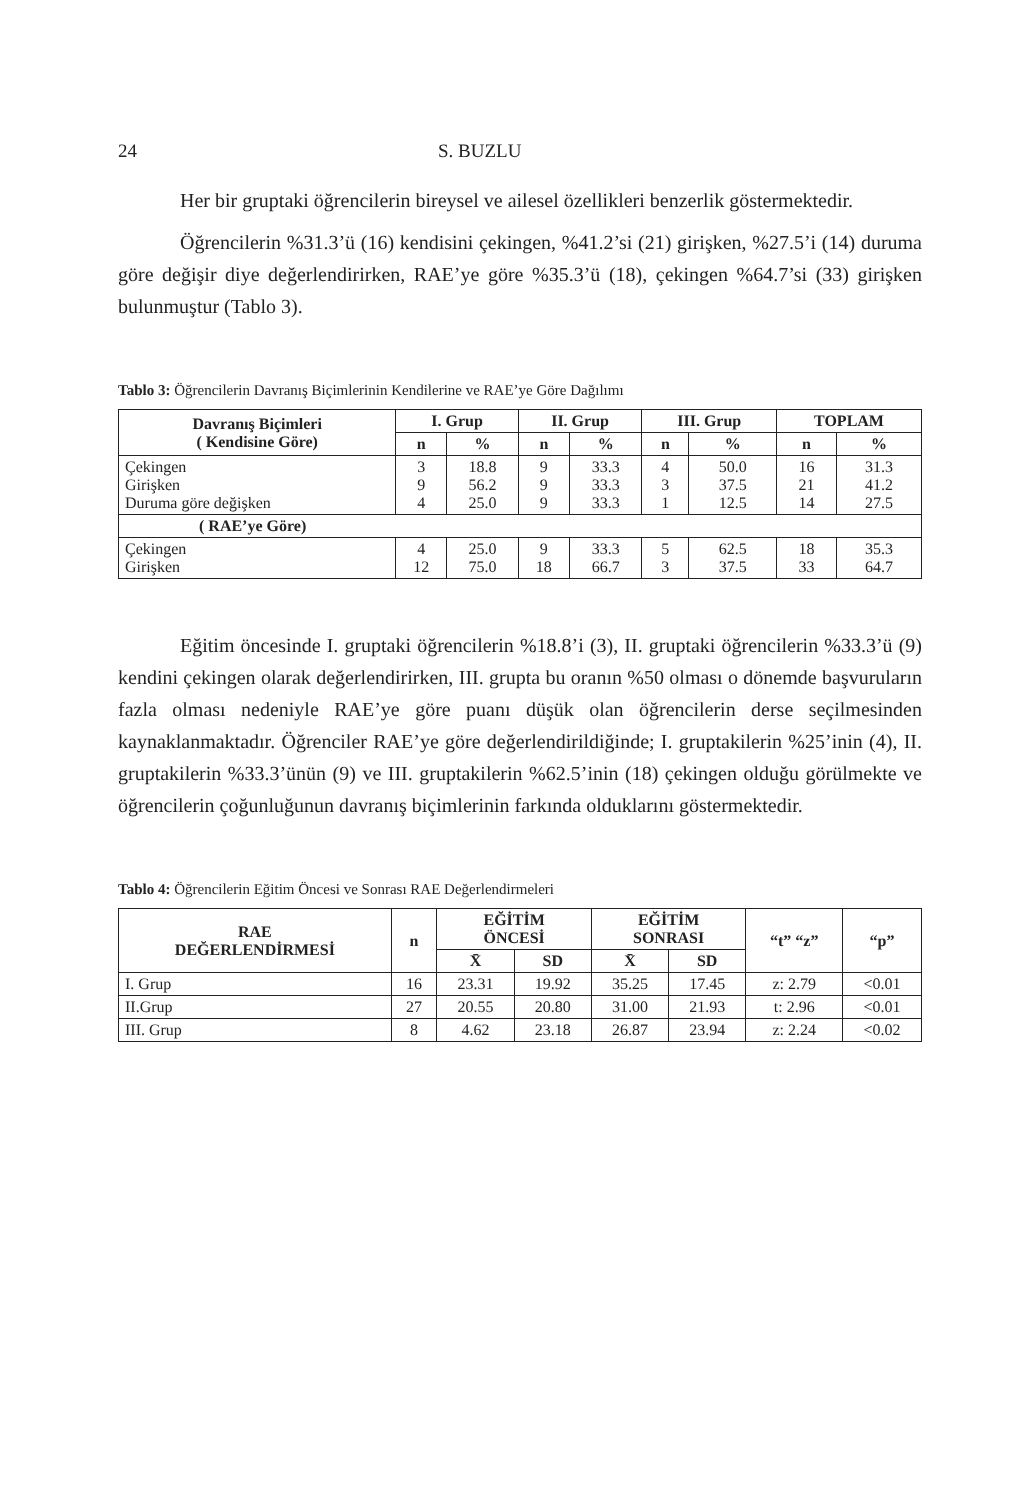24 S. BUZLU
Her bir gruptaki öğrencilerin bireysel ve ailesel özellikleri benzerlik göstermektedir.
Öğrencilerin %31.3’ü (16) kendisini çekingen, %41.2’si (21) girişken, %27.5’i (14) duruma göre değişir diye değerlendirirken, RAE’ye göre %35.3’ü (18), çekingen %64.7’si (33) girişken bulunmuştur (Tablo 3).
Tablo 3: Öğrencilerin Davranış Biçimlerinin Kendilerine ve RAE’ye Göre Dağılımı
| Davranış Biçimleri ( Kendisine Göre) | I. Grup | | II. Grup | | III. Grup | | TOPLAM | |
| --- | --- | --- | --- | --- | --- | --- | --- | --- |
| | n | % | n | % | n | % | n | % |
| Çekingen Girişken Duruma göre değişken | 3 9 4 | 18.8 56.2 25.0 | 9 9 9 | 33.3 33.3 33.3 | 4 3 1 | 50.0 37.5 12.5 | 16 21 14 | 31.3 41.2 27.5 |
| ( RAE’ye Göre) | | | | | | | | |
| Çekingen Girişken | 4 12 | 25.0 75.0 | 9 18 | 33.3 66.7 | 5 3 | 62.5 37.5 | 18 33 | 35.3 64.7 |
Eğitim öncesinde I. gruptaki öğrencilerin %18.8’i (3), II. gruptaki öğrencilerin %33.3’ü (9) kendini çekingen olarak değerlendirirken, III. grupta bu oranın %50 olması o dönemde başvuruların fazla olması nedeniyle RAE’ye göre puanı düşük olan öğrencilerin derse seçilmesinden kaynaklanmaktadır. Öğrenciler RAE’ye göre değerlendirildiğinde; I. gruptakilerin %25’inin (4), II. gruptakilerin %33.3’ünün (9) ve III. gruptakilerin %62.5’inin (18) çekingen olduğu görülmekte ve öğrencilerin çoğunluğunun davranış biçimlerinin farkında olduklarını göstermektedir.
Tablo 4: Öğrencilerin Eğitim Öncesi ve Sonrası RAE Değerlendirmeleri
| RAE DEĞERLENDİRMESİ | n | EĞİTİM ÖNCESİ | | EĞİTİM SONRASI | | “t” “z” | “p” |
| --- | --- | --- | --- | --- | --- | --- | --- |
| | | X̄ | SD | X̄ | SD | | |
| I. Grup | 16 | 23.31 | 19.92 | 35.25 | 17.45 | z: 2.79 | <0.01 |
| II.Grup | 27 | 20.55 | 20.80 | 31.00 | 21.93 | t: 2.96 | <0.01 |
| III. Grup | 8 | 4.62 | 23.18 | 26.87 | 23.94 | z: 2.24 | <0.02 |